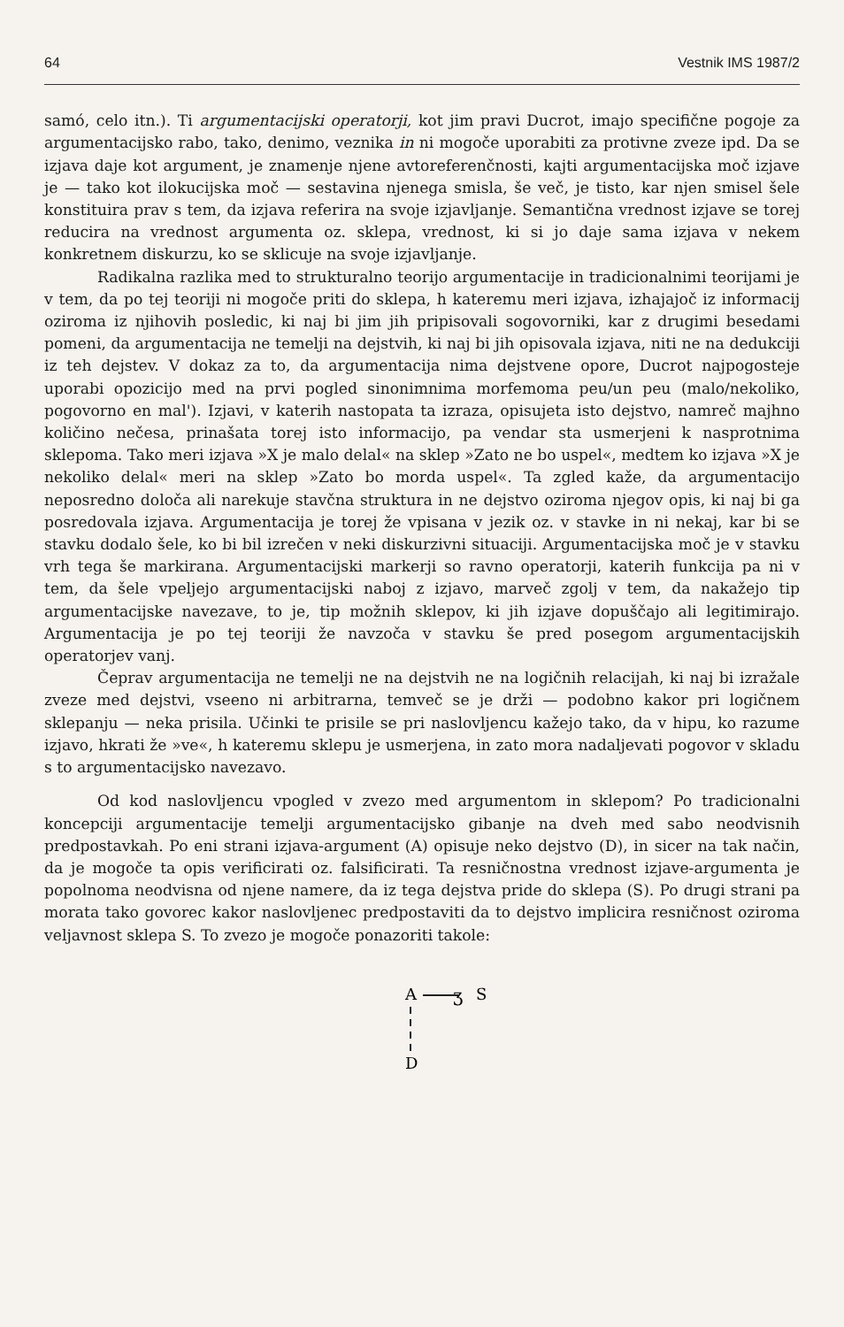64 Vestnik IMS 1987/2
samó, celo itn.). Ti argumentacijski operatorji, kot jim pravi Ducrot, imajo specifične pogoje za argumentacijsko rabo, tako, denimo, veznika in ni mogoče uporabiti za protivne zveze ipd. Da se izjava daje kot argument, je znamenje njene avtoreferenčnosti, kajti argumentacijska moč izjave je — tako kot ilokucijska moč — sestavina njenega smisla, še več, je tisto, kar njen smisel šele konstituira prav s tem, da izjava referira na svoje izjavljanje. Semantična vrednost izjave se torej reducira na vrednost argumenta oz. sklepa, vrednost, ki si jo daje sama izjava v nekem konkretnem diskurzu, ko se sklicuje na svoje izjavljanje.
Radikalna razlika med to strukturalno teorijo argumentacije in tradicionalnimi teorijami je v tem, da po tej teoriji ni mogoče priti do sklepa, h kateremu meri izjava, izhajajoč iz informacij oziroma iz njihovih posledic, ki naj bi jim jih pripisovali sogovorniki, kar z drugimi besedami pomeni, da argumentacija ne temelji na dejstvih, ki naj bi jih opisovala izjava, niti ne na dedukciji iz teh dejstev. V dokaz za to, da argumentacija nima dejstvene opore, Ducrot najpogosteje uporabi opozicijo med na prvi pogled sinonimnima morfemoma peu/un peu (malo/nekoliko, pogovorno en mal'). Izjavi, v katerih nastopata ta izraza, opisujeta isto dejstvo, namreč majhno količino nečesa, prinašata torej isto informacijo, pa vendar sta usmerjeni k nasprotnima sklepoma. Tako meri izjava »X je malo delal« na sklep »Zato ne bo uspel«, medtem ko izjava »X je nekoliko delal« meri na sklep »Zato bo morda uspel«. Ta zgled kaže, da argumentacijo neposredno določa ali narekuje stavčna struktura in ne dejstvo oziroma njegov opis, ki naj bi ga posredovala izjava. Argumentacija je torej že vpisana v jezik oz. v stavke in ni nekaj, kar bi se stavku dodalo šele, ko bi bil izrečen v neki diskurzivni situaciji. Argumentacijska moč je v stavku vrh tega še markirana. Argumentacijski markerji so ravno operatorji, katerih funkcija pa ni v tem, da šele vpeljejo argumentacijski naboj z izjavo, marveč zgolj v tem, da nakažejo tip argumentacijske navezave, to je, tip možnih sklepov, ki jih izjave dopuščajo ali legitimirajo. Argumentacija je po tej teoriji že navzoča v stavku še pred posegom argumentacijskih operatorjev vanj.
Čeprav argumentacija ne temelji ne na dejstvih ne na logičnih relacijah, ki naj bi izražale zveze med dejstvi, vseeno ni arbitrarna, temveč se je drži — podobno kakor pri logičnem sklepanju — neka prisila. Učinki te prisile se pri naslovljencu kažejo tako, da v hipu, ko razume izjavo, hkrati že »ve«, h kateremu sklepu je usmerjena, in zato mora nadaljevati pogovor v skladu s to argumentacijsko navezavo.
Od kod naslovljencu vpogled v zvezo med argumentom in sklepom? Po tradicionalni koncepciji argumentacije temelji argumentacijsko gibanje na dveh med sabo neodvisnih predpostavkah. Po eni strani izjava-argument (A) opisuje neko dejstvo (D), in sicer na tak način, da je mogoče ta opis verificirati oz. falsificirati. Ta resničnostna vrednost izjave-argumenta je popolnoma neodvisna od njene namere, da iz tega dejstva pride do sklepa (S). Po drugi strani pa morata tako govorec kakor naslovljenec predpostaviti da to dejstvo implicira resničnost oziroma veljavnost sklepa S. To zvezo je mogoče ponazoriti takole:
A
ʒ
S
D